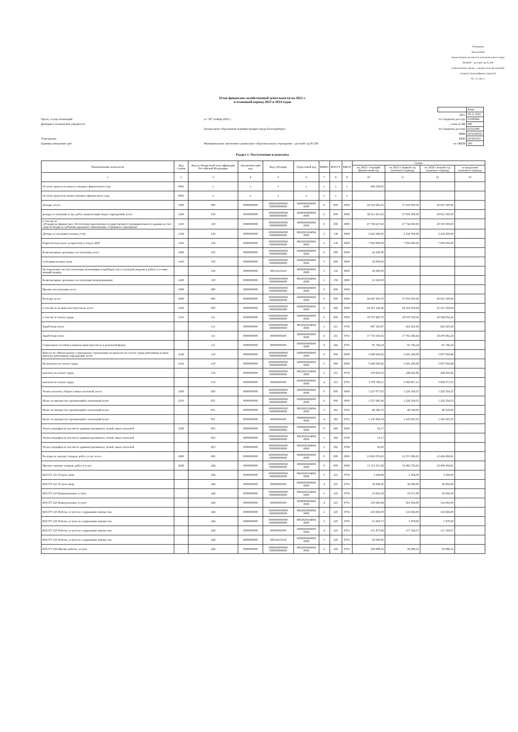Утверждаю
Заведующий
(наименование должности уполномоченного лица)
МАДОУ - детский сад № 208
(наименование органа - учредителя (учреждения))
(подпись) (расшифровка подписи)
"05" 12 2022 г.
План финансово-хозяйственной деятельности на 2022 г.
и плановый период 2023 и 2024 годов
Орган, осуществляющий
функции и полномочия учредителя
Учреждение
Единица измерения: руб.
от "28" ноября 2022 г.
Департамент образования Администрации города Екатеринбурга
Муниципальное автономное дошкольное образовательное учреждение - детский сад № 208
| | Коды |
| Дата | 28.11.2022 |
| по Сводному реестру | 65300946 |
| глава по БК | 906 |
| по Сводному реестру | 65321680 |
| ИНН | 6670160032 |
| КПП | 667001001 |
| по ОКЕИ | 383 |
Раздел 1. Поступления и выплаты
| Наименование показателя | Код строки | Код по бюджетной классификации Российской Федерации | Аналитический код | Код субсидии | Отраслевой код | КВФО | КОСГУ | КФСР | Сумма | | | |
| --- | --- | --- | --- | --- | --- | --- | --- | --- | --- | --- | --- | --- |
| | | | | | | | | | на 2022 г текущий финансовый год | на 2023 г первый год планового периода | на 2024 г второй год планового периода | за пределами планового периода |
| 1 | 2 | 3 | 4 | 5 | 6 | 7 | 8 | 9 | 10 | 11 | 12 | 13 |
| Остаток средств на начало текущего финансового года | 0001 | x | x | x | x | x | x | x | 294 359,05 | | | |
| Остаток средств на конец текущего финансового года | 0002 | x | x | x | x | x | x | x | | | | |
| Доходы, всего: | 1000 | 000 | 0000000000 | 0000000000000 000000000000 | 0000000000000 0000 | 0 | 000 | 0000 | 38 352 941,65 | 37 918 500,00 | 38 931 500,00 | |
| доходы от оказания услуг, работ, компенсации затрат учреждений, всего | 1200 | 130 | 0000000000 | 0000000000000 000000000000 | 0000000000000 0000 | 0 | 000 | 0000 | 38 311 921,65 | 37 918 500,00 | 38 931 500,00 | |
| в том числе: субсидии на финансовое обеспечение выполнения государственного (муниципального) задания за счет средств бюджета публично-правового образования, создавшего учреждение | 1210 | 130 | 0000000000 | 0000000000000 000000000000 | 0000000000000 0000 | 0 | 000 | 0000 | 27 739 627,60 | 27 734 000,00 | 28 747 000,00 | |
| Доходы от оказания платных услуг | 1230 | 130 | 0000000000 | 0000000000000 000000000000 | 9063020104004 0000 | 2 | 130 | 0000 | 2 622 294,05 | 2 234 500,00 | 2 234 500,00 | |
| Родительская плата за присмотр и уход в ДОУ | 1250 | 130 | 0000000000 | 0000000000000 000000000000 | 9063050000004 0000 | 2 | 130 | 0000 | 7 950 000,00 | 7 950 000,00 | 7 950 000,00 | |
| Безвозмездные денежные поступления, всего | 1400 | 150 | 0000000000 | 0000000000000 000000000000 | 0000000000000 0000 | 0 | 000 | 0000 | 41 020,00 | | | |
| Субсидии на иные цели | 1410 | 150 | 0000000000 | 0000000000000 000000000000 | 0000000000000 0000 | 5 | 000 | 0000 | 20 000,00 | | | |
| На подготовку систем отопления, вентиляции и приборов учета тепловой энергии к работе в осенне-зимний период | | 150 | 0000000000 | 90612215210 | 0000000000000 0000 | 5 | 150 | 0000 | 20 000,00 | | | |
| Безвозмездные денежные поступления (пожертвования) | 1430 | 150 | 0000000000 | 0000000000000 000000000000 | 9063030304004 0000 | 2 | 150 | 0000 | 21 020,00 | | | |
| Прочие поступления, всего | 1980 | 000 | 0000000000 | 0000000000000 000000000000 | 0000000000000 0000 | 0 | 000 | 0000 | | | | |
| Расходы, всего | 2000 | 000 | 0000000000 | 0000000000000 000000000000 | 0000000000000 0000 | 0 | 000 | 0000 | 38 647 300,70 | 37 918 500,00 | 38 931 500,00 | |
| в том числе на выплаты персоналу, всего | 2100 | 000 | 0000000000 | 0000000000000 000000000000 | 0000000000000 0000 | 0 | 000 | 0000 | 24 357 146,42 | 24 321 058,64 | 25 251 058,64 | |
| в том числе оплата труда | 2110 | 111 | 0000000000 | 0000000000000 000000000000 | 0000000000000 0000 | 0 | 000 | 0000 | 18 707 485,76 | 18 679 768,56 | 19 394 054,16 | |
| Заработная плата | | 111 | 0000000000 | 0000000000000 000000000000 | 9063020104004 0000 | 2 | 211 | 0703 | 897 193,87 | 822 625,68 | 822 625,68 | |
| Заработная плата | | 111 | 0000000000 | 90600000200 | 0000000000000 0000 | 4 | 211 | 0701 | 17 718 545,65 | 17 765 396,64 | 18 479 682,24 | |
| Социальные пособия и компенсации персоналу в денежной форме | | 111 | 0000000000 | 90600000200 | 0000000000000 0000 | 4 | 266 | 0701 | 91 746,24 | 91 746,24 | 91 746,24 | |
| Взносы по обязательному социальному страхованию на выплаты по оплате труда работников и иные выплаты работникам учреждений, всего | 2140 | 119 | 0000000000 | 0000000000000 000000000000 | 0000000000000 0000 | 0 | 000 | 0000 | 5 649 660,66 | 5 641 290,08 | 5 857 004,48 | |
| На выплаты по оплате труда | 2141 | 119 | 0000000000 | 0000000000000 000000000000 | 0000000000000 0000 | 0 | 000 | 0000 | 5 649 660,66 | 5 641 290,08 | 5 857 004,48 | |
| выплаты по оплате труда | | 119 | 0000000000 | 0000000000000 000000000000 | 9063020104004 0000 | 2 | 213 | 0703 | 270 952,55 | 248 432,96 | 248 432,96 | |
| выплаты по оплате труда | | 119 | 0000000000 | 90600000200 | 0000000000000 0000 | 4 | 213 | 0701 | 5 378 708,11 | 5 392 857,12 | 5 608 571,52 | |
| Уплату налогов, сборов и иных платежей, всего | 2300 | 850 | 0000000000 | 0000000000000 000000000000 | 0000000000000 0000 | 0 | 000 | 0000 | 1 227 077,63 | 1 226 354,55 | 1 226 354,55 | |
| Налог на имущество организаций и земельный налог | 2310 | 851 | 0000000000 | 0000000000000 000000000000 | 0000000000000 0000 | 0 | 000 | 0000 | 1 227 045,46 | 1 226 354,55 | 1 226 354,55 | |
| Налог на имущество организаций и земельный налог | | 851 | 0000000000 | 0000000000000 000000000000 | 9063020104004 0000 | 2 | 291 | 0703 | 96 586,72 | 40 529,00 | 40 529,00 | |
| Налог на имущество организаций и земельный налог | | 851 | 0000000000 | 90600000200 | 0000000000000 0000 | 4 | 291 | 0701 | 1 130 458,74 | 1 185 825,55 | 1 185 825,55 | |
| Уплата штрафов (в том числе административных), пеней, иных платежей | 2330 | 853 | 0000000000 | 0000000000000 000000000000 | 0000000000000 0000 | 0 | 000 | 0000 | 32,17 | | | |
| Уплата штрафов (в том числе административных), пеней, иных платежей | | 853 | 0000000000 | 0000000000000 000000000000 | 9063020104004 0000 | 2 | 292 | 0703 | 12,17 | | | |
| Уплата штрафов (в том числе административных), пеней, иных платежей | | 853 | 0000000000 | 0000000000000 000000000000 | 9063030304004 0000 | 2 | 292 | 0709 | 20,00 | | | |
| Расходы на закупку товаров, работ, услуг, всего | 2600 | 000 | 0000000000 | 0000000000000 000000000000 | 0000000000000 0000 | 0 | 000 | 0000 | 13 063 076,65 | 12 371 086,81 | 12 454 086,81 | |
| Прочую закупку товаров, работ и услуг | 2640 | 244 | 0000000000 | 0000000000000 000000000000 | 0000000000000 0000 | 0 | 000 | 0000 | 11 153 551,69 | 10 482 726,81 | 10 490 260,81 | |
| КОСГУ 221 Услуги связи | | 244 | 0000000000 | 0000000000000 000000000000 | 9063020104004 0000 | 2 | 221 | 0703 | 3 344,89 | 2 304,00 | 2 304,00 | |
| КОСГУ 221 Услуги связи | | 244 | 0000000000 | 90600000200 | 0000000000000 0000 | 4 | 221 | 0701 | 36 096,00 | 36 096,00 | 36 096,00 | |
| КОСГУ 223 Коммунальные услуги | | 244 | 0000000000 | 0000000000000 000000000000 | 9063020104004 0000 | 2 | 223 | 0703 | 23 602,28 | 19 271,00 | 20 042,00 | |
| КОСГУ 223 Коммунальные услуги | | 244 | 0000000000 | 90600000200 | 0000000000000 0000 | 4 | 223 | 0701 | 218 945,94 | 301 936,00 | 314 002,00 | |
| КОСГУ 225 Работы, услуги по содержанию имущества | | 244 | 0000000000 | 0000000000000 000000000000 | 9063050000004 0000 | 2 | 225 | 0701 | 216 926,00 | 116 926,00 | 116 926,00 | |
| КОСГУ 225 Работы, услуги по содержанию имущества | | 244 | 0000000000 | 0000000000000 000000000000 | 9063020104004 0000 | 2 | 225 | 0703 | 51 604,73 | 7 478,00 | 7 478,00 | |
| КОСГУ 225 Работы, услуги по содержанию имущества | | 244 | 0000000000 | 90600000200 | 0000000000000 0000 | 4 | 225 | 0701 | 151 873,96 | 117 168,57 | 117 168,57 | |
| КОСГУ 225 Работы, услуги по содержанию имущества | | 244 | 0000000000 | 90612215210 | 0000000000000 0000 | 5 | 225 | 0701 | 20 000,00 | | | |
| КОСГУ 226 Прочие работы, услуги | | 244 | 0000000000 | 0000000000000 000000000000 | 9063050000004 0000 | 2 | 226 | 0701 | 108 088,16 | 58 088,16 | 58 088,16 | |